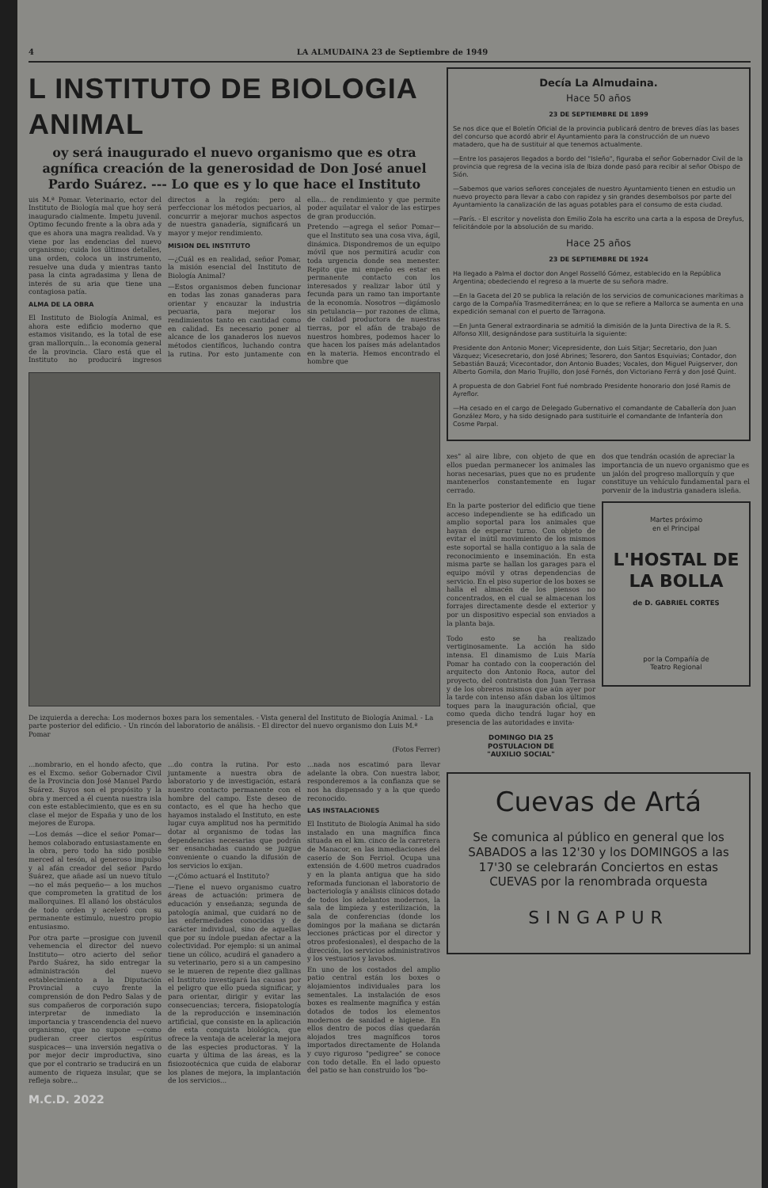4 LA ALMUDAINA 23 de Septiembre de 1949
L INSTITUTO DE BIOLOGIA ANIMAL
oy será inaugurado el nuevo organismo que es otra agnífica creación de la generosidad de Don José anuel Pardo Suárez. --- Lo que es y lo que hace el Instituto
uis M.ª Pomar. Veterinario, ector del Instituto de Biología mal que hoy será inaugurado cialmente. Impetu juvenil. Optimo fecundo frente a la obra ada y que es ahora una magra realidad. Va y viene por las endencias del nuevo organismo; cuida los últimos detalles, una orden, coloca un instrumento, resuelve una duda y mientras tanto pasa la cinta agradasima y llena de interés de su aria que tiene una contagiosa patía.
ALMA DE LA OBRA
El Instituto de Biología Animal, es ahora este edificio moderno que estamos visitando, es la total de ese gran mallorquín... la economía general de la provincia. Claro está que el Instituto no producirá ingresos directos a la región: pero al perfeccionar los métodos pecuarios, al concurrir a mejorar muchos aspectos de nuestra ganadería, significará un mayor y mejor rendimiento.
MISION DEL INSTITUTO
—¿Cuál es en realidad, señor Pomar, la misión esencial del Instituto de Biología Animal?
—Estos organismos deben funcionar en todas las zonas ganaderas para orientar y encauzar la industria pecuaria, para mejorar los rendimientos tanto en cantidad como en calidad. Es necesario poner al alcance de los ganaderos los nuevos métodos científicos, luchando contra la rutina. Por esto juntamente con ella... de rendimiento y que permite poder aquilatar el valor de las estirpes de gran producción.
Pretendo —agrega el señor Pomar— que el Instituto sea una cosa viva, ágil, dinámica. Dispondremos de un equipo móvil que nos permitirá acudir con toda urgencia donde sea menester. Repito que mi empeño es estar en permanente contacto con los interesados y realizar labor útil y fecunda para un ramo tan importante de la economía. Nosotros —digámoslo sin petulancia— por razones de clima, de calidad productora de nuestras tierras, por el afán de trabajo de nuestros hombres, podemos hacer lo que hacen los países más adelantados en la materia. Hemos encontrado el hombre que
De izquierda a derecha: Los modernos boxes para los sementales. - Vista general del Instituto de Biología Animal. - La parte posterior del edificio. - Un rincón del laboratorio de análisis. - El director del nuevo organismo don Luis M.ª Pomar
(Fotos Ferrer)
...nombrario, en el hondo afecto, que es el Excmo. señor Gobernador Civil de la Provincia don José Manuel Pardo Suárez. Suyos son el propósito y la obra y merced a él cuenta nuestra isla con este establecimiento, que es en su clase el mejor de España y uno de los mejores de Europa.
—Los demás —dice el señor Pomar— hemos colaborado entusiastamente en la obra, pero todo ha sido posible merced al tesón, al generoso impulso y al afán creador del señor Pardo Suárez, que añade así un nuevo título —no el más pequeño— a los muchos que comprometen la gratitud de los mallorquines. El allanó los obstáculos de todo orden y aceleró con su permanente estímulo, nuestro propio entusiasmo.
Por otra parte —prosigue con juvenil vehemencia el director del nuevo Instituto— otro acierto del señor Pardo Suárez, ha sido entregar la administración del nuevo establecimiento a la Diputación Provincial a cuyo frente la comprensión de don Pedro Salas y de sus compañeros de corporación supo interpretar de inmediato la importancia y trascendencia del nuevo organismo, que no supone —como pudieran creer ciertos espíritus suspicaces— una inversión negativa o por mejor decir improductiva, sino que por el contrario se traducirá en un aumento de riqueza insular, que se refleja sobre...
...do contra la rutina. Por esto juntamente a nuestra obra de laboratorio y de investigación, estará nuestro contacto permanente con el hombre del campo. Este deseo de contacto, es el que ha hecho que hayamos instalado el Instituto, en este lugar cuya amplitud nos ha permitido dotar al organismo de todas las dependencias necesarias que podrán ser ensanchadas cuando se juzgue conveniente o cuando la difusión de los servicios lo exijan.
—¿Cómo actuará el Instituto?
—Tiene el nuevo organismo cuatro áreas de actuación: primera de educación y enseñanza; segunda de patología animal, que cuidará no de las enfermedades conocidas y de carácter individual, sino de aquellas que por su índole puedan afectar a la colectividad. Por ejemplo: si un animal tiene un cólico, acudirá el ganadero a su veterinario, pero si a un campesino se le mueren de repente diez gallinas el Instituto investigará las causas por el peligro que ello pueda significar, y para orientar, dirigir y evitar las consecuencias; tercera, fisiopatología de la reproducción e inseminación artificial, que consiste en la aplicación de esta conquista biológica, que ofrece la ventaja de acelerar la mejora de las especies productoras. Y la cuarta y última de las áreas, es la fisiozootécnica que cuida de elaborar los planes de mejora, la implantación de los servicios...
...nada nos escatimó para llevar adelante la obra. Con nuestra labor, responderemos a la confianza que se nos ha dispensado y a la que quedo reconocido.
LAS INSTALACIONES
El Instituto de Biología Animal ha sido instalado en una magnífica finca situada en el km. cinco de la carretera de Manacor, en las inmediaciones del caserío de Son Ferriol. Ocupa una extensión de 4.600 metros cuadrados y en la planta antigua que ha sido reformada funcionan el laboratorio de bacteriología y análisis clínicos dotado de todos los adelantos modernos, la sala de limpieza y esterilización, la sala de conferencias (donde los domingos por la mañana se dictarán lecciones prácticas por el director y otros profesionales), el despacho de la dirección, los servicios administrativos y los vestuarios y lavabos.
En uno de los costados del amplio patio central están los boxes o alojamientos individuales para los sementales. La instalación de esos boxes es realmente magnífica y están dotados de todos los elementos modernos de sanidad e higiene. En ellos dentro de pocos días quedarán alojados tres magníficos toros importados directamente de Holanda y cuyo riguroso "pedigree" se conoce con todo detalle. En el lado opuesto del patio se han construido los "bo-
Decía La Almudaina.
Hace 50 años
23 DE SEPTIEMBRE DE 1899
Se nos dice que el Boletín Oficial de la provincia publicará dentro de breves días las bases del concurso que acordó abrir el Ayuntamiento para la construcción de un nuevo matadero, que ha de sustituir al que tenemos actualmente.
—Entre los pasajeros llegados a bordo del "Isleño", figuraba el señor Gobernador Civil de la provincia que regresa de la vecina isla de Ibiza donde pasó para recibir al señor Obispo de Sión.
—Sabemos que varios señores concejales de nuestro Ayuntamiento tienen en estudio un nuevo proyecto para llevar a cabo con rapidez y sin grandes desembolsos por parte del Ayuntamiento la canalización de las aguas potables para el consumo de esta ciudad.
—París. - El escritor y novelista don Emilio Zola ha escrito una carta a la esposa de Dreyfus, felicitándole por la absolución de su marido.
Hace 25 años
23 DE SEPTIEMBRE DE 1924
Ha llegado a Palma el doctor don Angel Rosselló Gómez, establecido en la República Argentina; obedeciendo el regreso a la muerte de su señora madre.
—En la Gaceta del 20 se publica la relación de los servicios de comunicaciones marítimas a cargo de la Compañía Trasmediterránea; en lo que se refiere a Mallorca se aumenta en una expedición semanal con el puerto de Tarragona.
—En Junta General extraordinaria se admitió la dimisión de la Junta Directiva de la R. S. Alfonso XIII, designándose para sustituirla la siguiente:
Presidente don Antonio Moner; Vicepresidente, don Luis Sitjar; Secretario, don Juan Vázquez; Vicesecretario, don José Abrines; Tesorero, don Santos Esquivias; Contador, don Sebastián Bauzá; Vicecontador, don Antonio Buades; Vocales, don Miguel Puigserver, don Alberto Gomila, don Mario Trujillo, don José Fornés, don Victoriano Ferrá y don José Quint.
A propuesta de don Gabriel Font fué nombrado Presidente honorario don José Ramis de Ayreflor.
—Ha cesado en el cargo de Delegado Gubernativo el comandante de Caballería don Juan González Moro, y ha sido designado para sustituirle el comandante de Infantería don Cosme Parpal.
xes" al aire libre, con objeto de que en ellos puedan permanecer los animales las horas necesarias, pues que no es prudente mantenerlos constantemente en lugar cerrado.
En la parte posterior del edificio que tiene acceso independiente se ha edificado un amplio soportal para los animales que hayan de esperar turno. Con objeto de evitar el inútil movimiento de los mismos este soportal se halla contiguo a la sala de reconocimiento e inseminación. En esta misma parte se hallan los garages para el equipo móvil y otras dependencias de servicio. En el piso superior de los boxes se halla el almacén de los piensos no concentrados, en el cual se almacenan los forrajes directamente desde el exterior y por un dispositivo especial son enviados a la planta baja.
Todo esto se ha realizado vertiginosamente. La acción ha sido intensa. El dinamismo de Luis María Pomar ha contado con la cooperación del arquitecto don Antonio Roca, autor del proyecto, del contratista don Juan Terrasa y de los obreros mismos que aún ayer por la tarde con intenso afán daban los últimos toques para la inauguración oficial, que como queda dicho tendrá lugar hoy en presencia de las autoridades e invita-
DOMINGO DIA 25
POSTULACION DE
"AUXILIO SOCIAL"
dos que tendrán ocasión de apreciar la importancia de un nuevo organismo que es un jalón del progreso mallorquín y que constituye un vehículo fundamental para el porvenir de la industria ganadera isleña.
Martes próximo
en el Principal
L'HOSTAL DE LA BOLLA
de D. GABRIEL CORTES
por la Compañía de
Teatro Regional
Cuevas de Artá
Se comunica al público en general que los SABADOS a las 12'30 y los DOMINGOS a las 17'30 se celebrarán Conciertos en estas CUEVAS por la renombrada orquesta
SINGAPUR
M.C.D. 2022